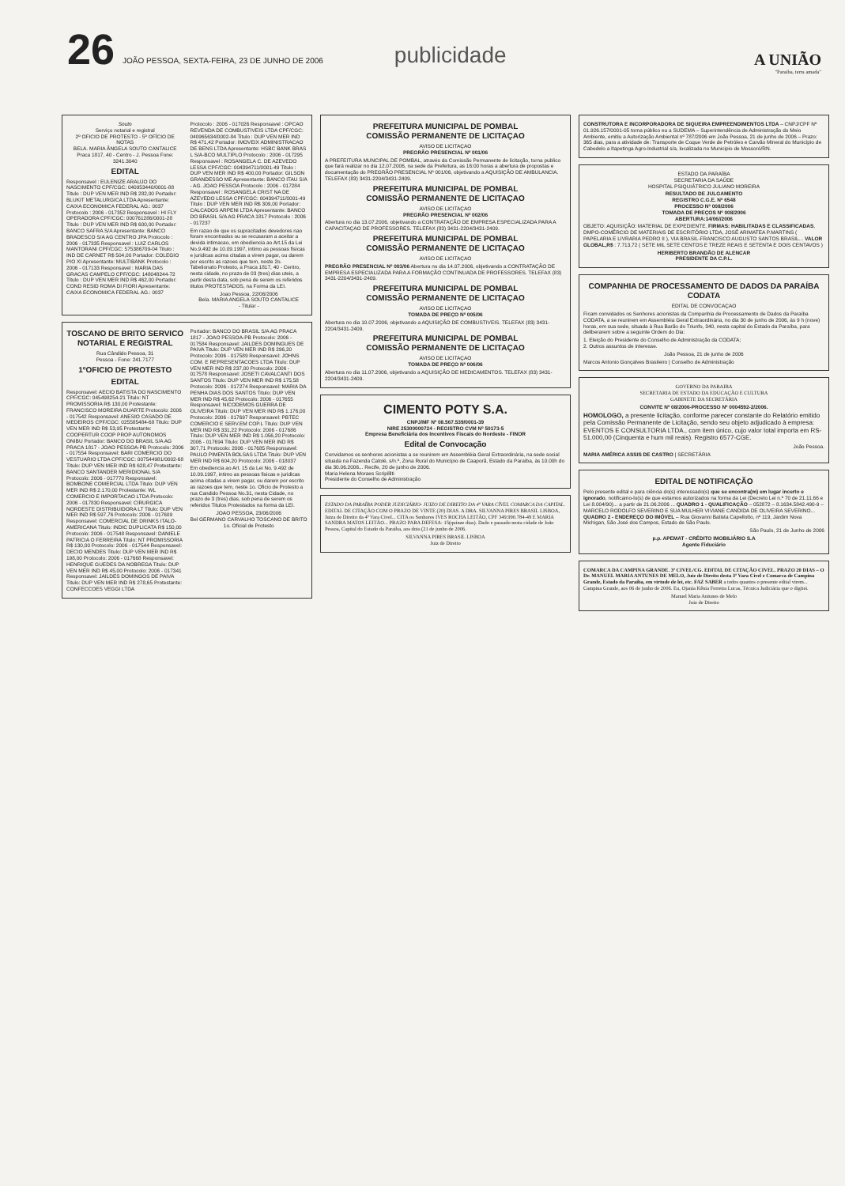26 JOÃO PESSOA, SEXTA-FEIRA, 23 DE JUNHO DE 2006 publicidade
A UNIÃO
"Paraíba, terra amada"
Souto
Serviço notarial e registral
2º OFICIO DE PROTESTO - 5º OFÍCIO DE NOTAS
BELA. MARIA ÂNGELA SOUTO CANTALICE
Praca 1817, 40 - Centro - J. Pessoa Fone: 3241.3040
EDITAL
Responsavel : EULENIZE ARAUJO DO NASCIMENTO CPF/CGC: 040953440/0001-88 Titulo : DUP VEN MER IND R$ 282,00 Portador: BLUKIT METALURGICA LTDA Apresentante: CAIXA ECONOMICA FEDERAL AG.: 0037 Protocolo : 2006 - 017352 Responsavel : HI FLY OPERADORA CPF/CGC: 000761286/0001-28 Titulo : DUP VEN MER IND R$ 600,00 Portador: BANCO SAFRA S/A Apresentante: BANCO BRADESCO S/A AG CENTRO JPA Protocolo : 2006 - 017335 Responsavel : LUIZ CARLOS MANTORANI CPF/CGC: 575386709-04 Titulo : IND DE CARNET R$ 504,00 Portador: COLEGIO PIO XI Apresentante: MULTIBANK Protocolo : 2006 - 017133 Responsavel : MARIA DAS GRACAS CAMPELO CPF/CGC: 148048244-72 Titulo : DUP VEN MER IND R$ 462,00 Portador: COND RESID ROMA DI FIORI Apresentante: CAIXA ECONOMICA FEDERAL AG.: 0037
Protocolo : 2006 - 017026 Responsavel : OPCAO REVENDA DE COMBUSTIVEIS LTDA CPF/CGC: 040965634/0002-84 Titulo : DUP VEN MER IND R$ 471,42 Portador: IMOVEIX ADMINISTRACAO DE BENS LTDA Apresentante: HSBC BANK BRAS L S/A-BCO MULTIPLO Protocolo : 2006 - 017295 Responsavel : ROSANGELA C. DE AZEVEDO LESSA CPF/CGC: 004394711/0001-49 Titulo : DUP VEN MER IND R$ 400,00 Portador: GILSON GRANDESSO ME Apresentante: BANCO ITAU S/A - AG. JOAO PESSOA Protocolo : 2006 - 017284 Responsavel : ROSANGELA CRIST NA DE AZEVEDO LESSA CPF/CGC: 004394711/0001-49 Titulo : DUP VEN MER IND R$ 309,00 Portador: CALCADOS ARPENI LTDA Apresentante: BANCO DO BRASIL S/A AG PRACA 1817 Protocolo : 2006 - 017237
Em razao de que os supracitados devedores nao foram encontrados ou se recusaram a aceitar a devida intimacao, em obediencia ao Art.15 da Lei No.9.492 de 10.09.1997, intimo as pessoas fisicas e juridicas acima citadas a virem pagar, ou darem por escrito as razoes que tem, neste 2o. Tabelionato Protesto, a Praca 1817, 40 - Centro, nesta cidade, no prazo de 03 (tres) dias uteis, a partir desta data, sob pena de serem os referidos titulos PROTESTADOS, na Forma da LEI.
Joao Pessoa, 22/06/2006
Bela. MARIA ANGELA SOUTO CANTALICE
- Titular -
TOSCANO DE BRITO SERVICO NOTARIAL E REGISTRAL
Rua Cândido Pessoa, 31
Pessoa - Fone: 241.7177
1ºOFICIO DE PROTESTO
EDITAL
Responsavel: AECIO BATISTA DO NASCIMENTO CPF/CGC: 045498254-21 Titulo: NT PROMISSORIA R$ 130,00 Protestante: FRANCISCO MOREIRA DUARTE Protocolo: 2006 - 017542 Responsavel: ANESIO CASADO DE MEDEIROS CPF/CGC: 025585484-68 Titulo: DUP VEN MER IND R$ 53,95 Protestante: COOPERTUR COOP PROP AUTONOMOS ONIBU Portador: BANCO DO BRASIL S/A AG PRACA 1817 - JOAO PESSOA-PB Protocolo: 2006 - 017554 Responsavel: BARI COMERCIO DO VESTUARIO LTDA CPF/CGC: 007544981/0002-68 Titulo: DUP VEN MER IND R$ 628,47 Protestante: BANCO SANTANDER MERIDIONAL S/A Protocolo: 2006 - 017770 Responsavel: BOMBONE COMERCIAL LTDA Titulo: DUP VEN MER IND R$ 2.170,00 Protestante: WL COMERCIO E IMPORTACAO LTDA Protocolo: 2006 - 017830 Responsavel: CIRURGICA NORDESTE DISTRIBUIDORA LT Titulo: DUP VEN MER IND R$ 597,76 Protocolo: 2006 - 017609 Responsavel: COMERCIAL DE DRINKS ITALO-AMERICANA Titulo: INDIC DUPLICATA R$ 150,00 Protocolo: 2006 - 017548 Responsavel: DANIELE PATRICIA O FERREIRA Titulo: NT PROMISSORIA R$ 130,00 Protocolo: 2006 - 017544 Responsavel: DECIO MENDES Titulo: DUP VEN MER IND R$ 198,00 Protocolo: 2006 - 017668 Responsavel: HENRIQUE GUEDES DA NOBREGA Titulo: DUP VEN MER IND R$ 45,00 Protocolo: 2006 - 017341 Responsavel: JAILDES DOMINGOS DE PAIVA Titulo: DUP VEN MER IND R$ 278,65 Protestante: CONFECCOES VEGGI LTDA
Portador: BANCO DO BRASIL S/A AG PRACA 1817 - JOAO PESSOA-PB Protocolo: 2006 - 017584 Responsavel: JAILDES DOMINGUES DE PAIVA Titulo: DUP VEN MER IND R$ 296,20 Protocolo: 2006 - 017589 Responsavel: JOHNS COM. E REPRESENTACOES LTDA Titulo: DUP VEN MER IND R$ 237,00 Protocolo: 2006 - 017578 Responsavel: JOSETI CAVALCANTI DOS SANTOS Titulo: DUP VEN MER IND R$ 175,58 Protocolo: 2006 - 017274 Responsavel: MARIA DA PENHA DIAS DOS SANTOS Titulo: DUP VEN MER IND R$ 45,62 Protocolo: 2006 - 017655 Responsavel: NICODEMOS GUERRA DE OLIVEIRA Titulo: DUP VEN MER IND R$ 1.176,00 Protocolo: 2006 - 017697 Responsavel: PBTEC COMERCIO E SERV.EM COP.L Titulo: DUP VEN MER IND R$ 331,22 Protocolo: 2006 - 017686 Titulo: DUP VEN MER IND R$ 1.056,20 Protocolo: 2006 - 017694 Titulo: DUP VEN MER IND R$ 307,71 Protocolo: 2006 - 017685 Responsavel: PAULO PIMENTA BOLSAS LTDA Titulo: DUP VEN MER IND R$ 604,20 Protocolo: 2006 - 018037
Em obediencia ao Art. 15 da Lei No. 9.492 de 10.09.1997, intimo as pessoas fisicas e juridicas acima citadas a virem pagar, ou darem por escrito as razoes que tem, neste 1o. Oficio de Protesto a rua Candido Pessoa No.31, nesta Cidade, no prazo de 3 (tres) dias, sob pena de serem os referidos Titulos Protestados na forma da LEI.
JOAO PESSOA, 23/06/2006
Bel GERMANO CARVALHO TOSCANO DE BRITO
1o. Oficial de Protesto
PREFEITURA MUNICIPAL DE POMBAL
COMISSÃO PERMANENTE DE LICITAÇAO
AVISO DE LICITAÇAO
PREGRÃO PRESENCIAL Nº 001/06
A PREFEITURA MUNCIPAL DE POMBAL, através da Comissão Permanente de licitação, torna publico que fará realizar no dia 12.07.2006, na sede da Prefeitura, as 16:00 horas a abertura de propostas e documentação do PREGRÃO PRESENCIAL Nº 001/06, objetivando a AQUISIÇÃO DE AMBULANCIA. TELEFAX (83) 3431-2204/3431-2409.
PREFEITURA MUNICIPAL DE POMBAL
COMISSÃO PERMANENTE DE LICITAÇAO
AVISO DE LICITAÇAO
PREGRÃO PRESENCIAL Nº 002/06
Abertura no dia 13.07.2006, objetivando a CONTRATAÇÃO DE EMPRESA ESPECIALIZADA PARA A CAPACITAÇAO DE PROFESSORES. TELEFAX (83) 3431-2204/3431-2409.
PREFEITURA MUNICIPAL DE POMBAL
COMISSÃO PERMANENTE DE LICITAÇAO
AVISO DE LICITAÇAO
PREGRÃO PRESENCIAL Nº 003/06 Abertura no dia 14.07.2006, objetivando a CONTRATAÇÃO DE EMPRESA ESPECIALIZADA PARA A FORMAÇÃO CONTINUADA DE PROFESSORES. TELEFAX (83) 3431-2204/3431-2409.
PREFEITURA MUNICIPAL DE POMBAL
COMISSÃO PERMANENTE DE LICITAÇAO
AVISO DE LICITAÇAO
TOMADA DE PREÇO Nº 005/06
Abertura no dia 10.07.2006, objetivando a AQUISIÇÃO DE COMBUSTIVEIS. TELEFAX (83) 3431-2204/3431-2409.
PREFEITURA MUNICIPAL DE POMBAL
COMISSÃO PERMANENTE DE LICITAÇAO
AVISO DE LICITAÇAO
TOMADA DE PREÇO Nº 006/06
Abertura no dia 11.07.2006, objetivando a AQUISIÇÃO DE MEDICAMENTOS. TELEFAX (83) 3431-2204/3431-2409.
CIMENTO POTY S.A.
CNPJ/MF Nº 08.567.539/0001-39
NIRE 25300000724 - REGISTRO CVM Nº 50173-5
Empresa Beneficiária dos Incentivos Fiscais do Nordeste - FINOR
Edital de Convocação
Convidamos os senhores acionistas a se reunirem em Assembléia Geral Extraordinária, na sede social situada na Fazenda Catolé, s/n.º, Zona Rural do Município de Caaporã, Estado da Paraíba, às 10.00h do dia 30.06.2006... Recife, 20 de junho de 2006.
Maria Helena Moraes Scripilliti
Presidente do Conselho de Administração
ESTADO DA PARAÍBA PODER JUDICIÁRIO- JUIZO DE DIREITO DA 4ª VARA CÍVEL COMARCA DA CAPITAL. EDITAL DE CITAÇÃO COM O PRAZO DE VINTE (20) DIAS. A DRA. SILVANNA PIRES BRASIL LISBOA, Juiza de Direito da 4ª Vara Cível... CITA os Senhores IVES ROCHA LEITÃO, CPF 349.990.784-49 E MARIA SANDRA MATOS LEITÃO... PRAZO PARA DEFESA: 15(quinze dias). Dado e passado nesta cidade de João Pessoa, Capital do Estado da Paraíba, aos dois (21 de junho de 2006.
SILVANNA PIRES BRASIL LISBOA
Juiz de Direito
CONSTRUTORA E INCORPORADORA DE SIQUEIRA EMPREENDIMENTOS LTDA – CNPJ/CPF Nº 01.926.157/0001-05 torna público eu a SUDEMA – Superintendência de Administração do Meio Ambiente, emitiu a Autorização Ambiental nº 787/2006 em João Pessoa, 21 de junho de 2006 – Prazo: 365 dias, para a atividade de: Transporte de Coque Verde de Petróleo e Carvão Mineral do Município de Cabedelo a Itapetinga Agro-Industrial s/a, localizada no Municipio de Mossoró/RN.
ESTADO DA PARAÍBA
SECRETARIA DA SAÚDE
HOSPITAL PSIQUIÁTRICO JULIANO MOREIRA
RESULTADO DE JULGAMENTO
REGISTRO C.G.E. Nº 6548
PROCESSO Nº 008/2006
TOMADA DE PREÇOS Nº 008/2006
ABERTURA:14/06//2006
OBJETO: AQUISIÇÃO: MATERIAL DE EXPEDIENTE. FIRMAS: HABILITADAS E CLASSIFICADAS, DMPO-COMÉRCIO DE MATERIAIS DE ESCRITÓRIO LTDA, JOSÉ ARIMATEA P.MARTINS ( PAPELARIA E LIVRARIA PEDRO II ), VIA BRASIL-FRANCISCO AUGUSTO SANTOS BRASIL... VALOR GLOBAL,R$ : 7.713,72 ( SETE MIL SETE CENTOS E TREZE REAIS E SETENTA E DOIS CENTAVOS )
HERIBERTO BRANDÃO DE ALENCAR
PRESIDENTE DA C.P.L.
COMPANHIA DE PROCESSAMENTO DE DADOS DA PARAÍBA
CODATA
EDITAL DE CONVOCAÇAO
Ficam convidados os Senhores acionistas da Companhia de Processamento de Dados da Paraíba CODATA, a se reunirem em Assembléia Geral Extraordinária, no dia 30 de junho de 2006, às 9 h (nove) horas, em sua sede, situada à Rua Barão do Triunfo, 340, nesta capital do Estado da Paraíba, para deliberarem sobre a seguinte Ordem do Dia:
1. Eleição do Presidente do Conselho de Administração da CODATA;
2. Outros assuntos de interesse.
João Pessoa, 21 de junho de 2006
Marcos Antonio Gonçalves Brasileiro | Conselho de Administração
GOVERNO DA PARAIBA
SECRETARIA DE ESTADO DA EDUCAÇÃO E CULTURA
GABINETE DA SECRETÁRIA
CONVITE Nº 08/2006-PROCESSO Nº 0004592-2/2006.
HOMOLOGO, a presente licitação, conforme parecer constante do Relatório emitido pela Comissão Permanente de Licitação, sendo seu objeto adjudicado à empresa: EVENTOS E CONSULTORIA LTDA., com item único, cujo valor total importa em RS-51.000,00 (Cinquenta e hum mil reais). Registro 6577-CGE.
João Pessoa.
MARIA AMÉRICA ASSIS DE CASTRO | SECRETÁRIA
EDITAL DE NOTIFICAÇÃO
Pelo presente edital e para ciência do(s) interessado(s) que se encontra(m) em lugar incerto e ignorado, notificamo-lo(s) de que estamos autorizados na forma da Lei (Decreto Lei n.º 70 de 21.11.66 e Lei 8.004/90)... a partir de 21.06.2006 ... QUADRO 1 - QUALIFICAÇÃO – 052872 – 8.1634.5842.490-9 – MARCELO RODOLFO SEVERINO E SUA MULHER VIVIANE CANDIDA DE OLIVEIRA SEVERINO... QUADRO 2 - ENDEREÇO DO IMÓVEL – Rua Giovanni Batista Capellotto, nº 119, Jardim Nova Michigan, São José dos Campos, Estado de São Paulo.
São Paulo, 21 de Junho de 2006
p.p. APEMAT - CRÉDITO IMOBILIÁRIO S.A
Agente Fiduciário
COMARCA DA CAMPINA GRANDE. 3ª CIVEL/CG. EDITAL DE CITAÇÃO CIVEL. PRAZO 20 DIAS – O Dr. MANUEL MARIA ANTUNES DE MELO, Juiz de Direito desta 3ª Vara Cível e Comarca de Campina Grande, Estado da Paraíba, em virtude de lei, etc. FAZ SABER a todos quantos o presente edital virem... Campina Grande, aos 06 de junho de 2006. Eu, Ojania Kênia Ferreira Lucas, Técnica Judiciária que o digitei.
Manuel Maria Antunes de Melo
Juiz de Direito